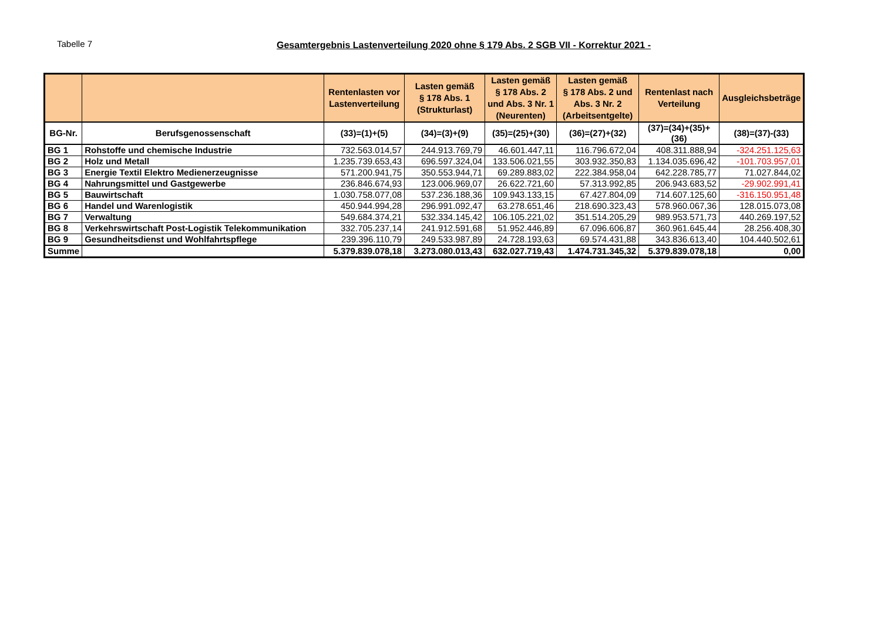Tabelle 7 Gesamtergebnis Lastenverteilung 2020 ohne § 179 Abs. 2 SGB VII - Korrektur 2021 -
| | | Rentenlasten vor Lastenverteilung | Lasten gemäß § 178 Abs. 1 (Strukturlast) | Lasten gemäß § 178 Abs. 2 und Abs. 3 Nr. 1 (Neurenten) | Lasten gemäß § 178 Abs. 2 und Abs. 3 Nr. 2 (Arbeitsentgelte) | Rentenlast nach Verteilung | Ausgleichsbeträge |
| --- | --- | --- | --- | --- | --- | --- | --- |
| BG-Nr. | Berufsgenossenschaft | (33)=(1)+(5) | (34)=(3)+(9) | (35)=(25)+(30) | (36)=(27)+(32) | (37)=(34)+(35)+(36) | (38)=(37)-(33) |
| BG 1 | Rohstoffe und chemische Industrie | 732.563.014,57 | 244.913.769,79 | 46.601.447,11 | 116.796.672,04 | 408.311.888,94 | -324.251.125,63 |
| BG 2 | Holz und Metall | 1.235.739.653,43 | 696.597.324,04 | 133.506.021,55 | 303.932.350,83 | 1.134.035.696,42 | -101.703.957,01 |
| BG 3 | Energie Textil Elektro Medienerzeugnisse | 571.200.941,75 | 350.553.944,71 | 69.289.883,02 | 222.384.958,04 | 642.228.785,77 | 71.027.844,02 |
| BG 4 | Nahrungsmittel und Gastgewerbe | 236.846.674,93 | 123.006.969,07 | 26.622.721,60 | 57.313.992,85 | 206.943.683,52 | -29.902.991,41 |
| BG 5 | Bauwirtschaft | 1.030.758.077,08 | 537.236.188,36 | 109.943.133,15 | 67.427.804,09 | 714.607.125,60 | -316.150.951,48 |
| BG 6 | Handel und Warenlogistik | 450.944.994,28 | 296.991.092,47 | 63.278.651,46 | 218.690.323,43 | 578.960.067,36 | 128.015.073,08 |
| BG 7 | Verwaltung | 549.684.374,21 | 532.334.145,42 | 106.105.221,02 | 351.514.205,29 | 989.953.571,73 | 440.269.197,52 |
| BG 8 | Verkehrswirtschaft Post-Logistik Telekommunikation | 332.705.237,14 | 241.912.591,68 | 51.952.446,89 | 67.096.606,87 | 360.961.645,44 | 28.256.408,30 |
| BG 9 | Gesundheitsdienst und Wohlfahrtspflege | 239.396.110,79 | 249.533.987,89 | 24.728.193,63 | 69.574.431,88 | 343.836.613,40 | 104.440.502,61 |
| Summe | | 5.379.839.078,18 | 3.273.080.013,43 | 632.027.719,43 | 1.474.731.345,32 | 5.379.839.078,18 | 0,00 |